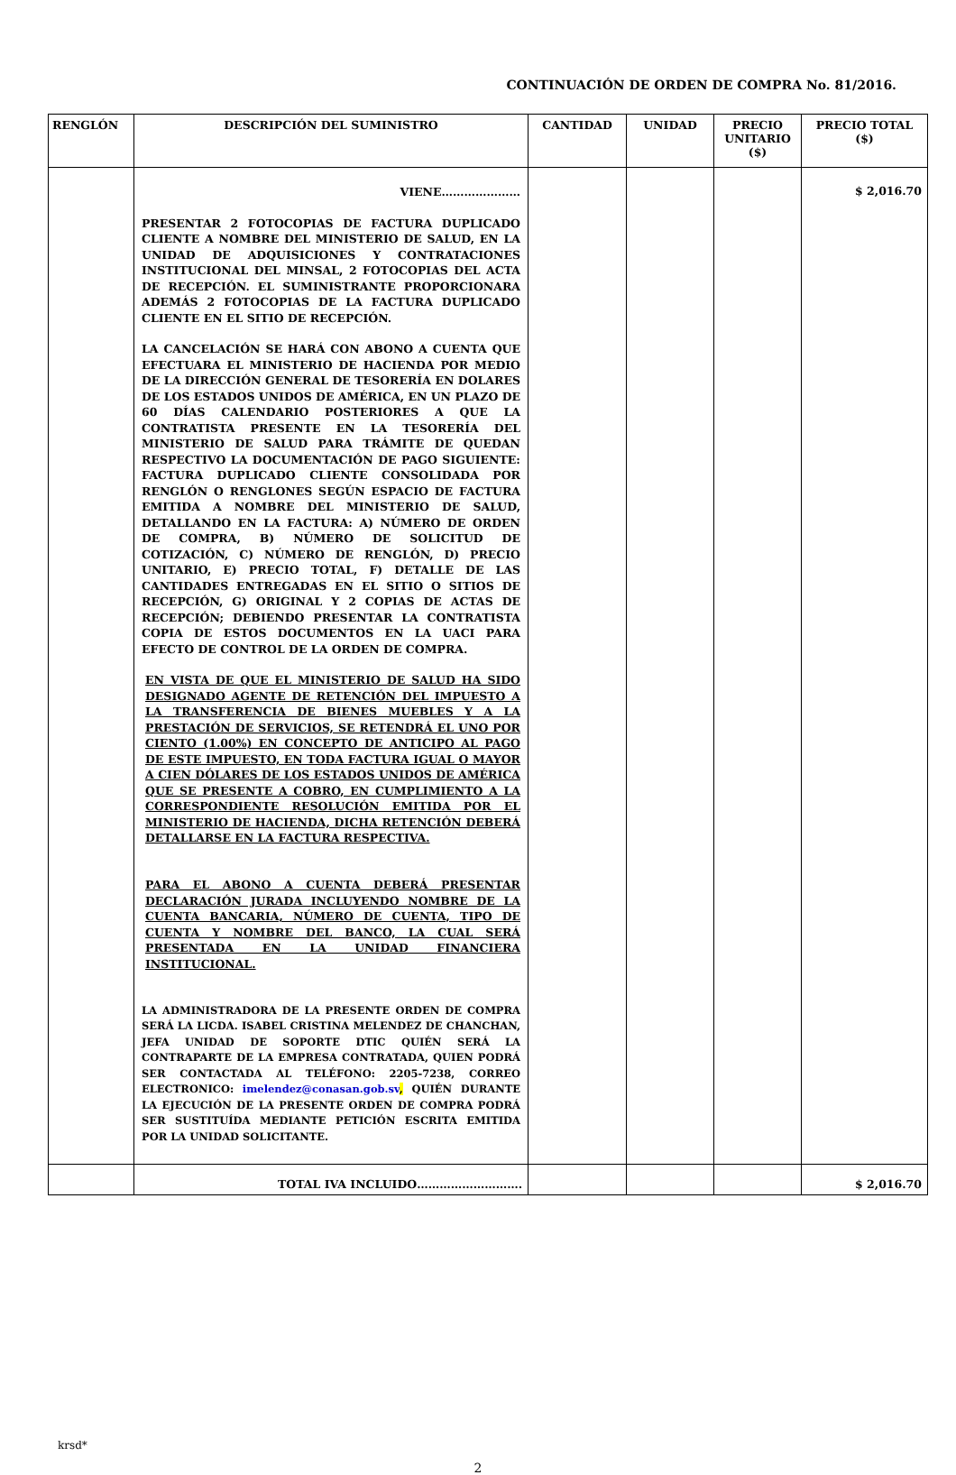CONTINUACIÓN DE ORDEN DE COMPRA No. 81/2016.
| RENGLÓN | DESCRIPCIÓN DEL SUMINISTRO | CANTIDAD | UNIDAD | PRECIO UNITARIO ($) | PRECIO TOTAL ($) |
| --- | --- | --- | --- | --- | --- |
| | VIENE………………… PRESENTAR 2 FOTOCOPIAS DE FACTURA DUPLICADO CLIENTE A NOMBRE DEL MINISTERIO DE SALUD, EN LA UNIDAD DE ADQUISICIONES Y CONTRATACIONES INSTITUCIONAL DEL MINSAL, 2 FOTOCOPIAS DEL ACTA DE RECEPCIÓN. EL SUMINISTRANTE PROPORCIONARA ADEMÁS 2 FOTOCOPIAS DE LA FACTURA DUPLICADO CLIENTE EN EL SITIO DE RECEPCIÓN. LA CANCELACIÓN SE HARÁ CON ABONO A CUENTA QUE EFECTUARA EL MINISTERIO DE HACIENDA POR MEDIO DE LA DIRECCIÓN GENERAL DE TESORERÍA EN DOLARES DE LOS ESTADOS UNIDOS DE AMÉRICA, EN UN PLAZO DE 60 DÍAS CALENDARIO POSTERIORES A QUE LA CONTRATISTA PRESENTE EN LA TESORERÍA DEL MINISTERIO DE SALUD PARA TRÁMITE DE QUEDAN RESPECTIVO LA DOCUMENTACIÓN DE PAGO SIGUIENTE: FACTURA DUPLICADO CLIENTE CONSOLIDADA POR RENGLÓN O RENGLONES SEGÚN ESPACIO DE FACTURA EMITIDA A NOMBRE DEL MINISTERIO DE SALUD, DETALLANDO EN LA FACTURA: A) NÚMERO DE ORDEN DE COMPRA, B) NÚMERO DE SOLICITUD DE COTIZACIÓN, C) NÚMERO DE RENGLÓN, D) PRECIO UNITARIO, E) PRECIO TOTAL, F) DETALLE DE LAS CANTIDADES ENTREGADAS EN EL SITIO O SITIOS DE RECEPCIÓN, G) ORIGINAL Y 2 COPIAS DE ACTAS DE RECEPCIÓN; DEBIENDO PRESENTAR LA CONTRATISTA COPIA DE ESTOS DOCUMENTOS EN LA UACI PARA EFECTO DE CONTROL DE LA ORDEN DE COMPRA. EN VISTA DE QUE EL MINISTERIO DE SALUD HA SIDO DESIGNADO AGENTE DE RETENCIÓN DEL IMPUESTO A LA TRANSFERENCIA DE BIENES MUEBLES Y A LA PRESTACIÓN DE SERVICIOS, SE RETENDRÁ EL UNO POR CIENTO (1.00%) EN CONCEPTO DE ANTICIPO AL PAGO DE ESTE IMPUESTO, EN TODA FACTURA IGUAL O MAYOR A CIEN DÓLARES DE LOS ESTADOS UNIDOS DE AMÉRICA QUE SE PRESENTE A COBRO, EN CUMPLIMIENTO A LA CORRESPONDIENTE RESOLUCIÓN EMITIDA POR EL MINISTERIO DE HACIENDA, DICHA RETENCIÓN DEBERÁ DETALLARSE EN LA FACTURA RESPECTIVA. PARA EL ABONO A CUENTA DEBERÁ PRESENTAR DECLARACIÓN JURADA INCLUYENDO NOMBRE DE LA CUENTA BANCARIA, NÚMERO DE CUENTA, TIPO DE CUENTA Y NOMBRE DEL BANCO, LA CUAL SERÁ PRESENTADA EN LA UNIDAD FINANCIERA INSTITUCIONAL. LA ADMINISTRADORA DE LA PRESENTE ORDEN DE COMPRA SERÁ LA LICDA. ISABEL CRISTINA MELENDEZ DE CHANCHAN, JEFA UNIDAD DE SOPORTE DTIC QUIÉN SERÁ LA CONTRAPARTE DE LA EMPRESA CONTRATADA, QUIEN PODRÁ SER CONTACTADA AL TELÉFONO: 2205-7238, CORREO ELECTRONICO: imelendez@conasan.gob.sv , QUIÉN DURANTE LA EJECUCIÓN DE LA PRESENTE ORDEN DE COMPRA PODRÁ SER SUSTITUÍDA MEDIANTE PETICIÓN ESCRITA EMITIDA POR LA UNIDAD SOLICITANTE. | | | | $ 2,016.70 |
| | TOTAL IVA INCLUIDO………………………. | | | | $ 2,016.70 |
krsd*
2